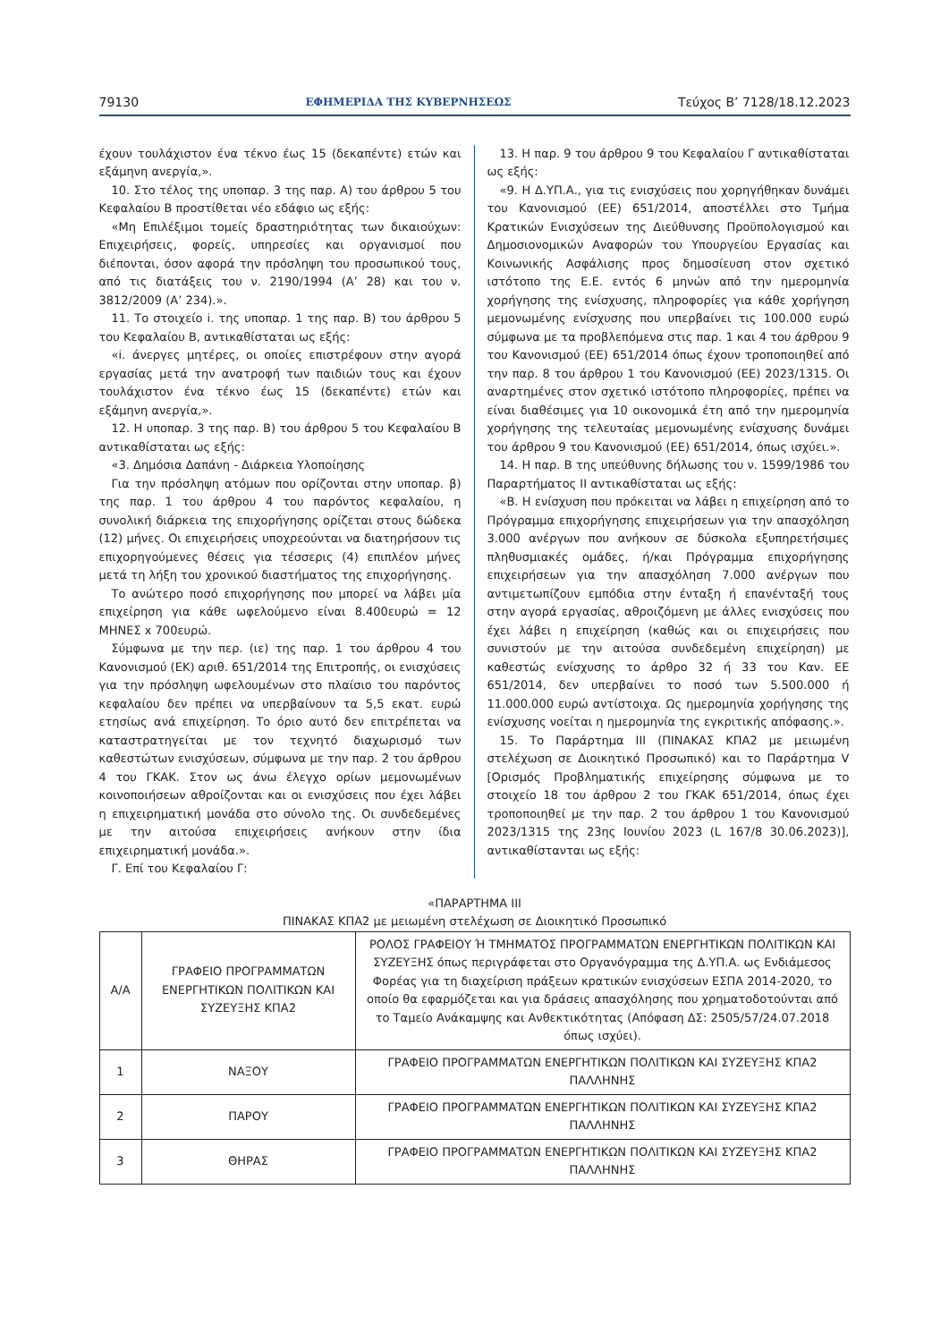79130 ΕΦΗΜΕΡΙΔΑ ΤΗΣ ΚΥΒΕΡΝΗΣΕΩΣ Τεύχος B’ 7128/18.12.2023
έχουν τουλάχιστον ένα τέκνο έως 15 (δεκαπέντε) ετών και εξάμηνη ανεργία,».
10. Στο τέλος της υποπαρ. 3 της παρ. Α) του άρθρου 5 του Κεφαλαίου Β προστίθεται νέο εδάφιο ως εξής:
«Μη Επιλέξιμοι τομείς δραστηριότητας των δικαιούχων: Επιχειρήσεις, φορείς, υπηρεσίες και οργανισμοί που διέπονται, όσον αφορά την πρόσληψη του προσωπικού τους, από τις διατάξεις του ν. 2190/1994 (Α’ 28) και του ν. 3812/2009 (Α’ 234).».
11. Το στοιχείο i. της υποπαρ. 1 της παρ. Β) του άρθρου 5 του Κεφαλαίου Β, αντικαθίσταται ως εξής:
«i. άνεργες μητέρες, οι οποίες επιστρέφουν στην αγορά εργασίας μετά την ανατροφή των παιδιών τους και έχουν τουλάχιστον ένα τέκνο έως 15 (δεκαπέντε) ετών και εξάμηνη ανεργία,».
12. Η υποπαρ. 3 της παρ. Β) του άρθρου 5 του Κεφαλαίου Β αντικαθίσταται ως εξής:
«3. Δημόσια Δαπάνη - Διάρκεια Υλοποίησης
Για την πρόσληψη ατόμων που ορίζονται στην υποπαρ. β) της παρ. 1 του άρθρου 4 του παρόντος κεφαλαίου, η συνολική διάρκεια της επιχορήγησης ορίζεται στους δώδεκα (12) μήνες. Οι επιχειρήσεις υποχρεούνται να διατηρήσουν τις επιχορηγούμενες θέσεις για τέσσερις (4) επιπλέον μήνες μετά τη λήξη του χρονικού διαστήματος της επιχορήγησης.
Το ανώτερο ποσό επιχορήγησης που μπορεί να λάβει μία επιχείρηση για κάθε ωφελούμενο είναι 8.400ευρώ = 12 ΜΗΝΕΣ x 700ευρώ.
Σύμφωνα με την περ. (ιε) της παρ. 1 του άρθρου 4 του Κανονισμού (ΕΚ) αριθ. 651/2014 της Επιτροπής, οι ενισχύσεις για την πρόσληψη ωφελουμένων στο πλαίσιο του παρόντος κεφαλαίου δεν πρέπει να υπερβαίνουν τα 5,5 εκατ. ευρώ ετησίως ανά επιχείρηση. Το όριο αυτό δεν επιτρέπεται να καταστρατηγείται με τον τεχνητό διαχωρισμό των καθεστώτων ενισχύσεων, σύμφωνα με την παρ. 2 του άρθρου 4 του ΓΚΑΚ. Στον ως άνω έλεγχο ορίων μεμονωμένων κοινοποιήσεων αθροίζονται και οι ενισχύσεις που έχει λάβει η επιχειρηματική μονάδα στο σύνολο της. Οι συνδεδεμένες με την αιτούσα επιχειρήσεις ανήκουν στην ίδια επιχειρηματική μονάδα.».
Γ. Επί του Κεφαλαίου Γ:
13. Η παρ. 9 του άρθρου 9 του Κεφαλαίου Γ αντικαθίσταται ως εξής:
«9. Η Δ.ΥΠ.Α., για τις ενισχύσεις που χορηγήθηκαν δυνάμει του Κανονισμού (ΕΕ) 651/2014, αποστέλλει στο Τμήμα Κρατικών Ενισχύσεων της Διεύθυνσης Προϋπολογισμού και Δημοσιονομικών Αναφορών του Υπουργείου Εργασίας και Κοινωνικής Ασφάλισης προς δημοσίευση στον σχετικό ιστότοπο της Ε.Ε. εντός 6 μηνών από την ημερομηνία χορήγησης της ενίσχυσης, πληροφορίες για κάθε χορήγηση μεμονωμένης ενίσχυσης που υπερβαίνει τις 100.000 ευρώ σύμφωνα με τα προβλεπόμενα στις παρ. 1 και 4 του άρθρου 9 του Κανονισμού (ΕΕ) 651/2014 όπως έχουν τροποποιηθεί από την παρ. 8 του άρθρου 1 του Κανονισμού (ΕΕ) 2023/1315. Οι αναρτημένες στον σχετικό ιστότοπο πληροφορίες, πρέπει να είναι διαθέσιμες για 10 οικονομικά έτη από την ημερομηνία χορήγησης της τελευταίας μεμονωμένης ενίσχυσης δυνάμει του άρθρου 9 του Κανονισμού (ΕΕ) 651/2014, όπως ισχύει.».
14. Η παρ. Β της υπεύθυνης δήλωσης του ν. 1599/1986 του Παραρτήματος ΙΙ αντικαθίσταται ως εξής:
«Β. Η ενίσχυση που πρόκειται να λάβει η επιχείρηση από το Πρόγραμμα επιχορήγησης επιχειρήσεων για την απασχόληση 3.000 ανέργων που ανήκουν σε δύσκολα εξυπηρετήσιμες πληθυσμιακές ομάδες, ή/και Πρόγραμμα επιχορήγησης επιχειρήσεων για την απασχόληση 7.000 ανέργων που αντιμετωπίζουν εμπόδια στην ένταξη ή επανένταξή τους στην αγορά εργασίας, αθροιζόμενη με άλλες ενισχύσεις που έχει λάβει η επιχείρηση (καθώς και οι επιχειρήσεις που συνιστούν με την αιτούσα συνδεδεμένη επιχείρηση) με καθεστώς ενίσχυσης το άρθρο 32 ή 33 του Καν. ΕΕ 651/2014, δεν υπερβαίνει το ποσό των 5.500.000 ή 11.000.000 ευρώ αντίστοιχα. Ως ημερομηνία χορήγησης της ενίσχυσης νοείται η ημερομηνία της εγκριτικής απόφασης.».
15. Το Παράρτημα ΙΙΙ (ΠΙΝΑΚΑΣ ΚΠΑ2 με μειωμένη στελέχωση σε Διοικητικό Προσωπικό) και το Παράρτημα V [Ορισμός Προβληματικής επιχείρησης σύμφωνα με το στοιχείο 18 του άρθρου 2 του ΓΚΑΚ 651/2014, όπως έχει τροποποιηθεί με την παρ. 2 του άρθρου 1 του Κανονισμού 2023/1315 της 23ης Ιουνίου 2023 (L 167/8 30.06.2023)], αντικαθίστανται ως εξής:
«ΠΑΡΑΡΤΗΜΑ ΙΙΙ
ΠΙΝΑΚΑΣ ΚΠΑ2 με μειωμένη στελέχωση σε Διοικητικό Προσωπικό
| Α/Α | ΓΡΑΦΕΙΟ ΠΡΟΓΡΑΜΜΑΤΩΝ ΕΝΕΡΓΗΤΙΚΩΝ ΠΟΛΙΤΙΚΩΝ ΚΑΙ ΣΥΖΕΥΞΗΣ ΚΠΑ2 | ΡΟΛΟΣ ΓΡΑΦΕΙΟΥ Ή ΤΜΗΜΑΤΟΣ ΠΡΟΓΡΑΜΜΑΤΩΝ ΕΝΕΡΓΗΤΙΚΩΝ ΠΟΛΙΤΙΚΩΝ ΚΑΙ ΣΥΖΕΥΞΗΣ όπως περιγράφεται στο Οργανόγραμμα της Δ.ΥΠ.Α. ως Ενδιάμεσος Φορέας για τη διαχείριση πράξεων κρατικών ενισχύσεων ΕΣΠΑ 2014-2020, το οποίο θα εφαρμόζεται και για δράσεις απασχόλησης που χρηματοδοτούνται από το Ταμείο Ανάκαμψης και Ανθεκτικότητας (Απόφαση ΔΣ: 2505/57/24.07.2018 όπως ισχύει). |
| --- | --- | --- |
| 1 | ΝΑΞΟΥ | ΓΡΑΦΕΙΟ ΠΡΟΓΡΑΜΜΑΤΩΝ ΕΝΕΡΓΗΤΙΚΩΝ ΠΟΛΙΤΙΚΩΝ ΚΑΙ ΣΥΖΕΥΞΗΣ ΚΠΑ2 ΠΑΛΛΗΝΗΣ |
| 2 | ΠΑΡΟΥ | ΓΡΑΦΕΙΟ ΠΡΟΓΡΑΜΜΑΤΩΝ ΕΝΕΡΓΗΤΙΚΩΝ ΠΟΛΙΤΙΚΩΝ ΚΑΙ ΣΥΖΕΥΞΗΣ ΚΠΑ2 ΠΑΛΛΗΝΗΣ |
| 3 | ΘΗΡΑΣ | ΓΡΑΦΕΙΟ ΠΡΟΓΡΑΜΜΑΤΩΝ ΕΝΕΡΓΗΤΙΚΩΝ ΠΟΛΙΤΙΚΩΝ ΚΑΙ ΣΥΖΕΥΞΗΣ ΚΠΑ2 ΠΑΛΛΗΝΗΣ |